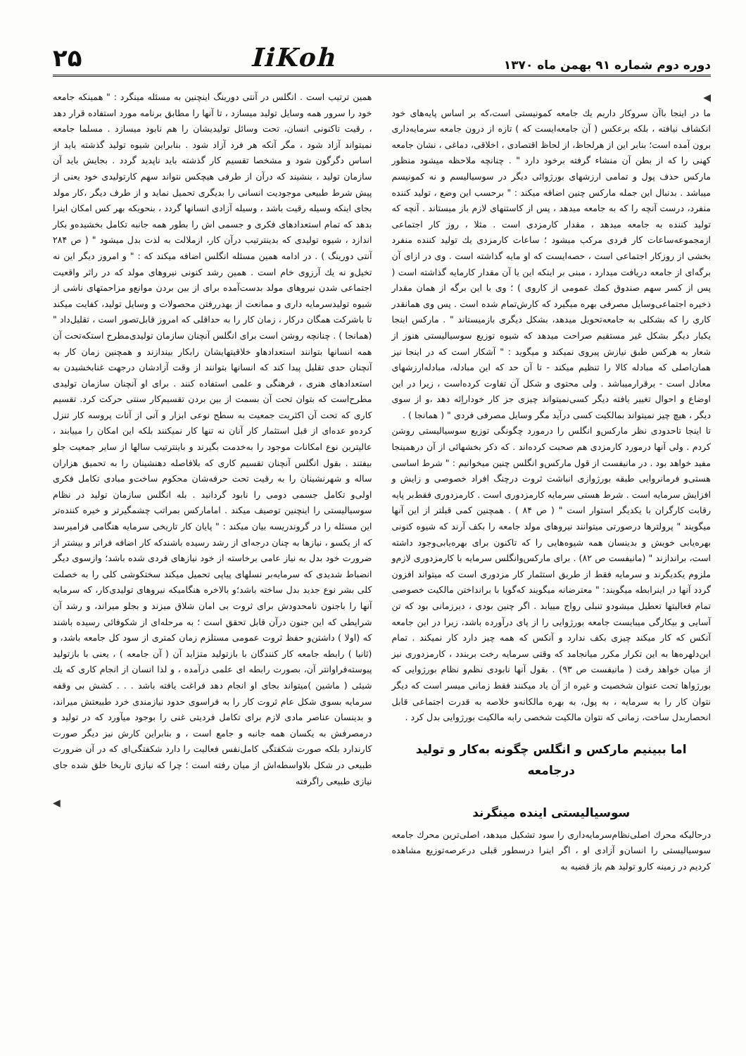دوره دوم شماره ۹۱ بهمن ماه ۱۳۷۰
IiKoh
۲۵
◀
ما در اینجا باآن سروکار داریم یك جامعه کمونیستی است،که بر اساس پایه‌های خود انکشاف نیافته ، بلکه برعکس ( آن جامعه‌ایست که ) تازه از درون جامعه سرمایه‌داری برون آمده است؛ بنابر این از هرلحاظ، از لحاظ اقتصادی ، اخلاقی، دماغی ، نشان جامعه کهنی را که از بطن آن منشاء گرفته برخود دارد " . چنانچه ملاحظه میشود منظور مارکس حذف پول و تمامی ارزشهای بورژوائی دیگر در سوسیالیسم و نه کمونیسم میباشد . بدنبال این جمله مارکس چنین اضافه میکند : " برحسب این وضع ، تولید کننده منفرد، درست آنچه را که به جامعه میدهد ، پس از کاستنهای لازم باز میستاند . آنچه که تولید کننده به جامعه میدهد ، مقدار کارمزدی است . مثلا ، روز کار اجتماعی ازمجموعه‌ساعات کار فردی مرکب میشود ؛ ساعات کارمزدی یك تولید کننده منفرد بخشی از روزکار اجتماعی است ، حصه‌ایست که او مایه گذاشته است . وی در ازای آن برگه‌ای از جامعه دریافت میدارد ، مبنی بر اینکه این یا آن مقدار کارمایه گذاشته است ( پس از کسر سهم صندوق کمك عمومی از کاروی ) ؛ وی با این برگه از همان مقدار ذخیره اجتماعی‌وسایل مصرفی بهره میگیرد که کارش‌تمام شده است . پس وی همانقدر کاری را که بشکلی به جامعه‌تحویل میدهد، بشکل دیگری بازمیستاند " . مارکس اینجا یکبار دیگر بشکل غیر مستقیم صراحت میدهد که شیوه توزیع سوسیالیستی هنوز از شعار به هرکس طبق نیازش پیروی نمیکند و میگوید : " آشکار است که در اینجا نیز همان‌اصلی که مبادله کالا را تنظیم میکند - تا آن حد که این مبادله، مبادله‌ارزشهای معادل است - برقرارمیباشد . ولی محتوی و شکل آن تفاوت کرده‌است ، زیرا در این اوضاع و احوال تغییر یافته دیگر کسی‌نمیتواند چیزی جز کار خوداراِئه دهد ،و از سوی دیگر ، هیچ چیز نمیتواند بمالکیت کسی درآید مگر وسایل مصرفی فردی " ( همانجا ) .
تا اینجا تاحدودی نظر مارکس‌و انگلس را درمورد چگونگی توزیع سوسیالیستی روشن کردم . ولی آنها درمورد کارمزدی هم صحبت کرده‌اند . که ذکر بخشهائی از آن درهمینجا مفید خواهد بود . در مانیفست از قول مارکس‌و انگلس چنین میخوانیم : " شرط اساسی هستی‌و فرمانروایی طبقه بورژوازی انباشت ثروت درچنگ افراد خصوصی و زایش و افزایش سرمایه است . شرط هستی سرمایه کارمزدوری است . کارمزدوری فقط‌بر پایه رقابت کارگران با یکدیگر استوار است " ( ص ۸۴ ) . همچنین کمی قبلتر از این آنها میگویند " پرولترها درصورتی میتوانند نیروهای مولد جامعه را بکف آرند که شیوه کنونی بهره‌یابی خویش و بدینسان همه شیوه‌هایی را که تاکنون برای بهره‌یابی‌وجود داشته است، براندازند " (مانیفست ص ۸۲) . برای مارکس‌وانگلس سرمایه با کارمزدوری لازم‌و ملزوم یکدیگرند و سرمایه فقط از طریق استثمار کار مزدوری است که میتواند افزون گردد آنها در اینرابطه میگویند: " معترضانه میگویند که‌گویا با برانداختن مالکیت خصوصی تمام فعالیتها تعطیل میشودو تنبلی رواج مییابد . اگر چنین بودی ، دیرزمانی بود که تن آسایی و بیکارگی میبایست جامعه بورژوایی را از پای درآورده باشد، زیرا در این جامعه آنکس که کار میکند چیزی بکف ندارد و آنکس که همه چیز دارد کار نمیکند . تمام این‌دلهره‌ها به این تکرار مکرر میانجامد که وقتی سرمایه رخت بربندد ، کارمزدوری نیز از میان خواهد رفت ( مانیفست ص ۹۳) . بقول آنها نابودی نظم‌و نظام بورژوایی که بورژواها تحت عنوان شخصیت و غیره از آن یاد میکنند فقط زمانی میسر است که دیگر نتوان کار را به سرمایه ، به پول، به بهره مالکانه‌و خلاصه به قدرت اجتماعی قابل انحصاربدل ساخت، زمانی که نتوان مالکیت شخصی رابه مالکیت بورژوایی بدل کرد .
اما ببینیم مارکس و انگلس چگونه به‌کار و تولید درجامعه
سوسیالیستی اینده مینگرند
درحالیکه محرك اصلی‌نظام‌سرمایه‌داری را سود تشکیل میدهد، اصلی‌ترین محرك جامعه سوسیالیستی را انسان‌و آزادی او ، اگر اینرا درسطور قبلی درعرصه‌توزیع مشاهده کردیم در زمینه کارو تولید هم باز قضیه به
همین ترتیب است . انگلس در آنتی دورینگ اینچنین به مسئله مینگرد : " همینکه جامعه خود را سرور همه وسایل تولید میسازد ، تا آنها را مطابق برنامه مورد استفاده قرار دهد ، رقیت تاکنونی انسان، تحت وسائل تولیدیشان را هم نابود میسازد . مسلما جامعه نمیتواند آزاد شود ، مگر آنکه هر فرد آزاد شود . بنابراین شیوه تولید گذشته باید از اساس دگرگون شود و مشخصا تقسیم کار گذشته باید ناپدید گردد . بجایش باید آن سازمان تولید ، بنشیند که درآن از طرفی هیچکس نتواند سهم کارتولیدی خود یعنی از پیش شرط طبیعی موجودیت انسانی را بدیگری تحمیل نماید و از طرف دیگر ،کار مولد بجای اینکه وسیله رقیت باشد ، وسیله آزادی انسانها گردد ، بنحویکه بهر کس امکان اینرا بدهد که تمام استعدادهای فکری و جسمی اش را بطور همه جانبه تکامل بخشیده‌و بکار اندازد ، شیوه تولیدی که بدینترتیب درآن کار، ازملالت به لذت بدل میشود " ( ص ۲۸۴ آنتی دورینگ ) . در ادامه همین مسئله انگلس اضافه میکند که : " و امروز دیگر این نه تخیل‌و نه یك آرزوی خام است . همین رشد کنونی نیروهای مولد که در راثر واقعیت اجتماعی شدن نیروهای مولد بدست‌آمده برای از بین بردن موانع‌و مزاحمتهای ناشی از شیوه تولیدسرمایه داری و ممانعت از بهدررفتن محصولات و وسایل تولید، کفایت میکند تا باشرکت همگان درکار ، زمان کار را به حداقلی که امروز قابل‌تصور است ، تقلیل‌داد " (همانجا ) . چنانچه روشن است برای انگلس آنچنان سازمان تولیدی‌مطرح استکه‌تحت آن همه انسانها بتوانند استعدادهاو خلاقیتهایشان رابکار بیندازند و همچنین زمان کار به آنچنان حدی تقلیل پیدا کند که انسانها بتوانند از وقت آزادشان درجهت غنابخشیدن به استعدادهای هنری ، فرهنگی و علمی استفاده کنند . برای او آنچنان سازمان تولیدی مطرح‌است که بتوان تحت آن بسمت از بین بردن تقسیم‌کار سنتی حرکت کرد. تقسیم کاری که تحت آن اکثریت جمعیت به سطح نوعی ابزار و آنی از آنات پروسه کار تنزل کرده‌و عده‌ای از قبل استثمار کار آنان نه تنها کار نمیکنند بلکه این امکان را مییابند ، عالیترین نوع امکانات موجود را به‌خدمت بگیرند و باینترتیب سالها از سایر جمعیت جلو بیفتند . بقول انگلس آنچنان تقسیم کاری که بلافاصله دهنشینان را به تحمیق هزاران ساله و شهرنشینان را به رقیت تحت حرفه‌شان محکوم ساخت‌و مبادی تکامل فکری اولی‌و تکامل جسمی دومی را نابود گردانید . بله انگلس سازمان تولید در نظام سوسیالیستی را اینچنین توصیف میکند . امامارکس بمراتب چشمگیرتر و خیره کننده‌تر این مسئله را در گروندریسه بیان میکند : " پایان کار تاریخی سرمایه هنگامی فرامیرسد که از یکسو ، نیازها به چنان درجه‌ای از رشد رسیده باشندکه کار اضافه فراتر و بیشتر از ضرورت خود بدل به نیاز عامی برخاسته از خود نیازهای فردی شده باشد؛ وازسوی دیگر انضباط شدیدی که سرمایه‌بر نسلهای پیاپی تحمیل میکند سختکوشی کلی را به خصلت کلی بشر نوع جدید بدل ساخته باشد؛و بالاخره هنگامیکه نیروهای تولیدی‌کار، که سرمایه آنها را باجنون نامحدودش برای ثروت بی امان شلاق میزند و بجلو میراند، و رشد آن شرایطی که این جنون درآن قابل تحقق است ؛ به مرحله‌ای از شکوفائی رسیده باشند که (اولا ) داشتن‌و حفظ ثروت عمومی مستلزم زمان کمتری از سود کل جامعه باشد، و (ثانیا ) رابطه جامعه کار کنندگان با بازتولید متزاید آن ( آن جامعه ) ، یعنی با بازتولید پیوسته‌فراوانتر آن، بصورت رابطه ای علمی درآمده ، و لذا انسان از انجام کاری که یك شیئی ( ماشین )میتواند بجای او انجام دهد فراغت یافته باشد . . . کشش بی وقفه سرمایه بسوی شکل عام ثروت کار را به فراسوی حدود نیازمندی خرد طبیعتش میراند، و بدینسان عناصر مادی لازم برای تکامل فردیتی غنی را بوجود میآورد که در تولید و درمصرفش به یکسان همه جانبه و جامع است ، و بنابراین کارش نیز دیگر صورت کارندارد بلکه صورت شکفتگی کامل‌نفس فعالیت را دارد شکفتگی‌ای که در آن ضرورت طبیعی در شکل بلاواسطه‌اش از میان رفته است ؛ چرا که نیازی تاریخا خلق شده جای نیازی طبیعی راگرفته
◀